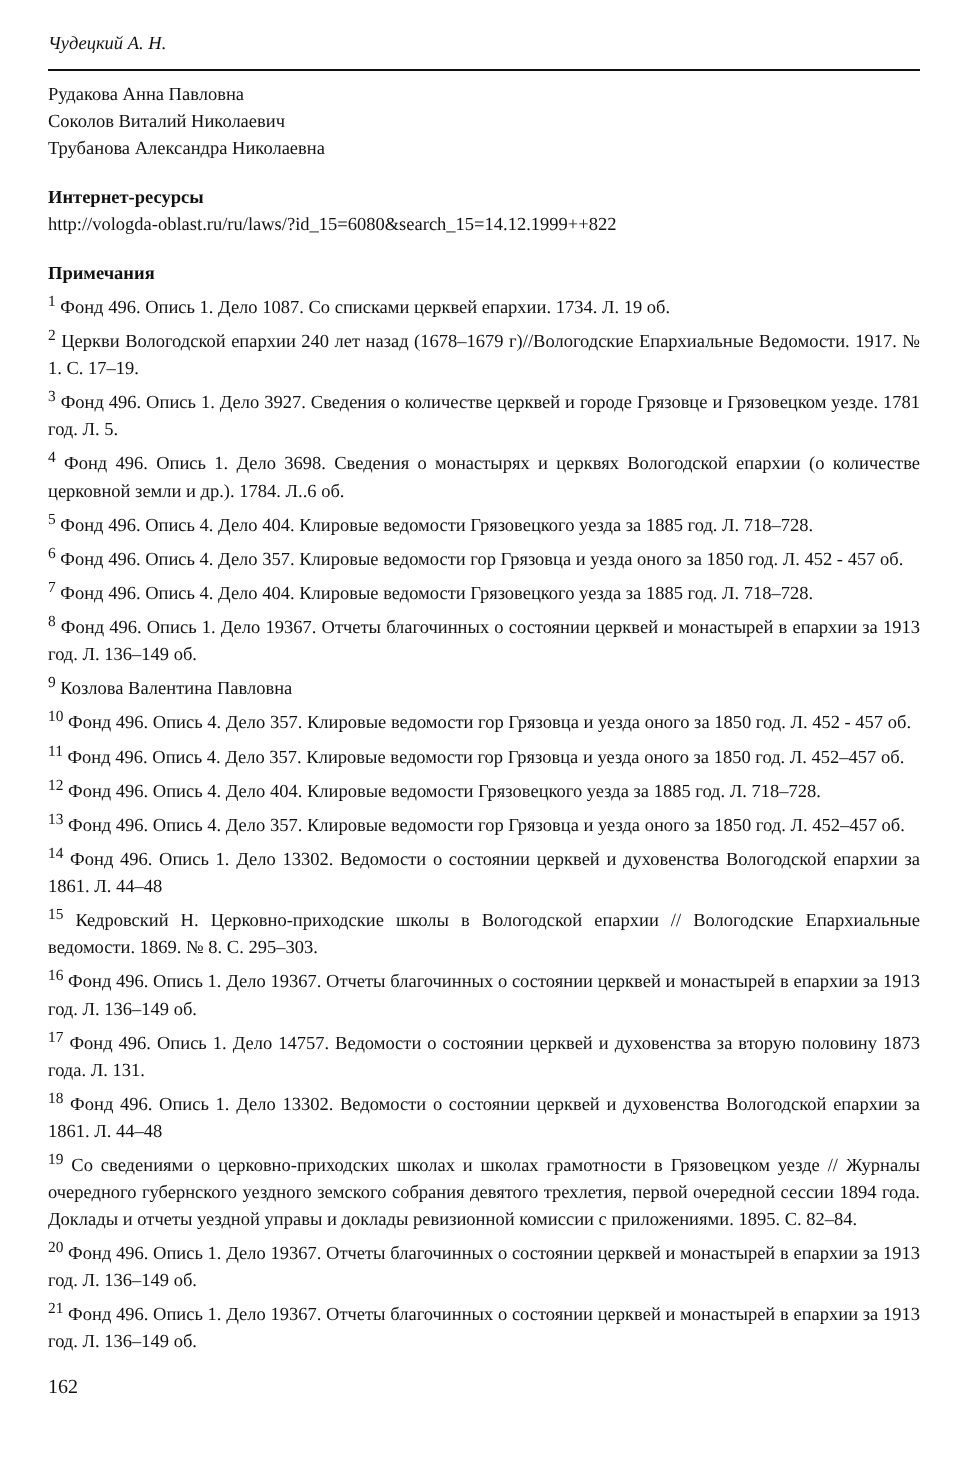Чудецкий А. Н.
Рудакова Анна Павловна
Соколов Виталий Николаевич
Трубанова Александра Николаевна
Интернет-ресурсы
http://vologda-oblast.ru/ru/laws/?id_15=6080&search_15=14.12.1999++822
Примечания
<sup>1</sup> Фонд 496. Опись 1. Дело 1087. Со списками церквей епархии. 1734. Л. 19 об.
<sup>2</sup> Церкви Вологодской епархии 240 лет назад (1678–1679 г)//Вологодские Епархиальные Ведомости. 1917. № 1. С. 17–19.
<sup>3</sup> Фонд 496. Опись 1. Дело 3927. Сведения о количестве церквей и городе Грязовце и Грязовецком уезде. 1781 год. Л. 5.
<sup>4</sup> Фонд 496. Опись 1. Дело 3698. Сведения о монастырях и церквях Вологодской епархии (о количестве церковной земли и др.). 1784. Л..6 об.
<sup>5</sup> Фонд 496. Опись 4. Дело 404. Клировые ведомости Грязовецкого уезда за 1885 год. Л. 718–728.
<sup>6</sup> Фонд 496. Опись 4. Дело 357. Клировые ведомости гор Грязовца и уезда оного за 1850 год. Л. 452 - 457 об.
<sup>7</sup> Фонд 496. Опись 4. Дело 404. Клировые ведомости Грязовецкого уезда за 1885 год. Л. 718–728.
<sup>8</sup> Фонд 496. Опись 1. Дело 19367. Отчеты благочинных о состоянии церквей и монастырей в епархии за 1913 год. Л. 136–149 об.
<sup>9</sup> Козлова Валентина Павловна
<sup>10</sup> Фонд 496. Опись 4. Дело 357. Клировые ведомости гор Грязовца и уезда оного за 1850 год. Л. 452 - 457 об.
<sup>11</sup> Фонд 496. Опись 4. Дело 357. Клировые ведомости гор Грязовца и уезда оного за 1850 год. Л. 452–457 об.
<sup>12</sup> Фонд 496. Опись 4. Дело 404. Клировые ведомости Грязовецкого уезда за 1885 год. Л. 718–728.
<sup>13</sup> Фонд 496. Опись 4. Дело 357. Клировые ведомости гор Грязовца и уезда оного за 1850 год. Л. 452–457 об.
<sup>14</sup> Фонд 496. Опись 1. Дело 13302. Ведомости о состоянии церквей и духовенства Вологодской епархии за 1861. Л. 44–48
<sup>15</sup> Кедровский Н. Церковно-приходские школы в Вологодской епархии // Вологодские Епархиальные ведомости. 1869. № 8. С. 295–303.
<sup>16</sup> Фонд 496. Опись 1. Дело 19367. Отчеты благочинных о состоянии церквей и монастырей в епархии за 1913 год. Л. 136–149 об.
<sup>17</sup> Фонд 496. Опись 1. Дело 14757. Ведомости о состоянии церквей и духовенства за вторую половину 1873 года. Л. 131.
<sup>18</sup> Фонд 496. Опись 1. Дело 13302. Ведомости о состоянии церквей и духовенства Вологодской епархии за 1861. Л. 44–48
<sup>19</sup> Со сведениями о церковно-приходских школах и школах грамотности в Грязовецком уезде // Журналы очередного губернского уездного земского собрания девятого трехлетия, первой очередной сессии 1894 года. Доклады и отчеты уездной управы и доклады ревизионной комиссии с приложениями. 1895. С. 82–84.
<sup>20</sup> Фонд 496. Опись 1. Дело 19367. Отчеты благочинных о состоянии церквей и монастырей в епархии за 1913 год. Л. 136–149 об.
<sup>21</sup> Фонд 496. Опись 1. Дело 19367. Отчеты благочинных о состоянии церквей и монастырей в епархии за 1913 год. Л. 136–149 об.
162